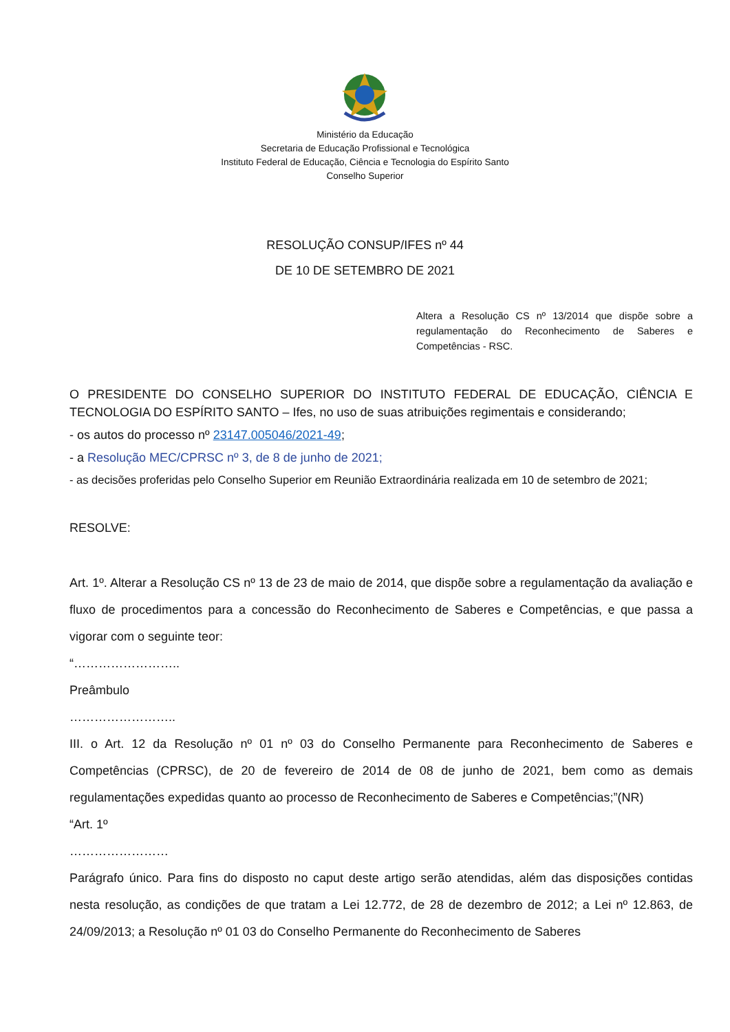Ministério da Educação
Secretaria de Educação Profissional e Tecnológica
Instituto Federal de Educação, Ciência e Tecnologia do Espírito Santo
Conselho Superior
RESOLUÇÃO CONSUP/IFES nº 44
DE 10 DE SETEMBRO DE 2021
Altera a Resolução CS nº 13/2014 que dispõe sobre a regulamentação do Reconhecimento de Saberes e Competências - RSC.
O PRESIDENTE DO CONSELHO SUPERIOR DO INSTITUTO FEDERAL DE EDUCAÇÃO, CIÊNCIA E TECNOLOGIA DO ESPÍRITO SANTO – Ifes, no uso de suas atribuições regimentais e considerando;
- os autos do processo nº 23147.005046/2021-49;
- a Resolução MEC/CPRSC nº 3, de 8 de junho de 2021;
- as decisões proferidas pelo Conselho Superior em Reunião Extraordinária realizada em 10 de setembro de 2021;
RESOLVE:
Art. 1º. Alterar a Resolução CS nº 13 de 23 de maio de 2014, que dispõe sobre a regulamentação da avaliação e fluxo de procedimentos para a concessão do Reconhecimento de Saberes e Competências, e que passa a vigorar com o seguinte teor:
“……………………..
Preâmbulo
……………………..
III. o Art. 12 da Resolução nº 01 nº 03 do Conselho Permanente para Reconhecimento de Saberes e Competências (CPRSC), de 20 de fevereiro de 2014 de 08 de junho de 2021, bem como as demais regulamentações expedidas quanto ao processo de Reconhecimento de Saberes e Competências;”(NR)
“Art. 1º
……………………
Parágrafo único. Para fins do disposto no caput deste artigo serão atendidas, além das disposições contidas nesta resolução, as condições de que tratam a Lei 12.772, de 28 de dezembro de 2012; a Lei nº 12.863, de 24/09/2013; a Resolução nº 01 03 do Conselho Permanente do Reconhecimento de Saberes